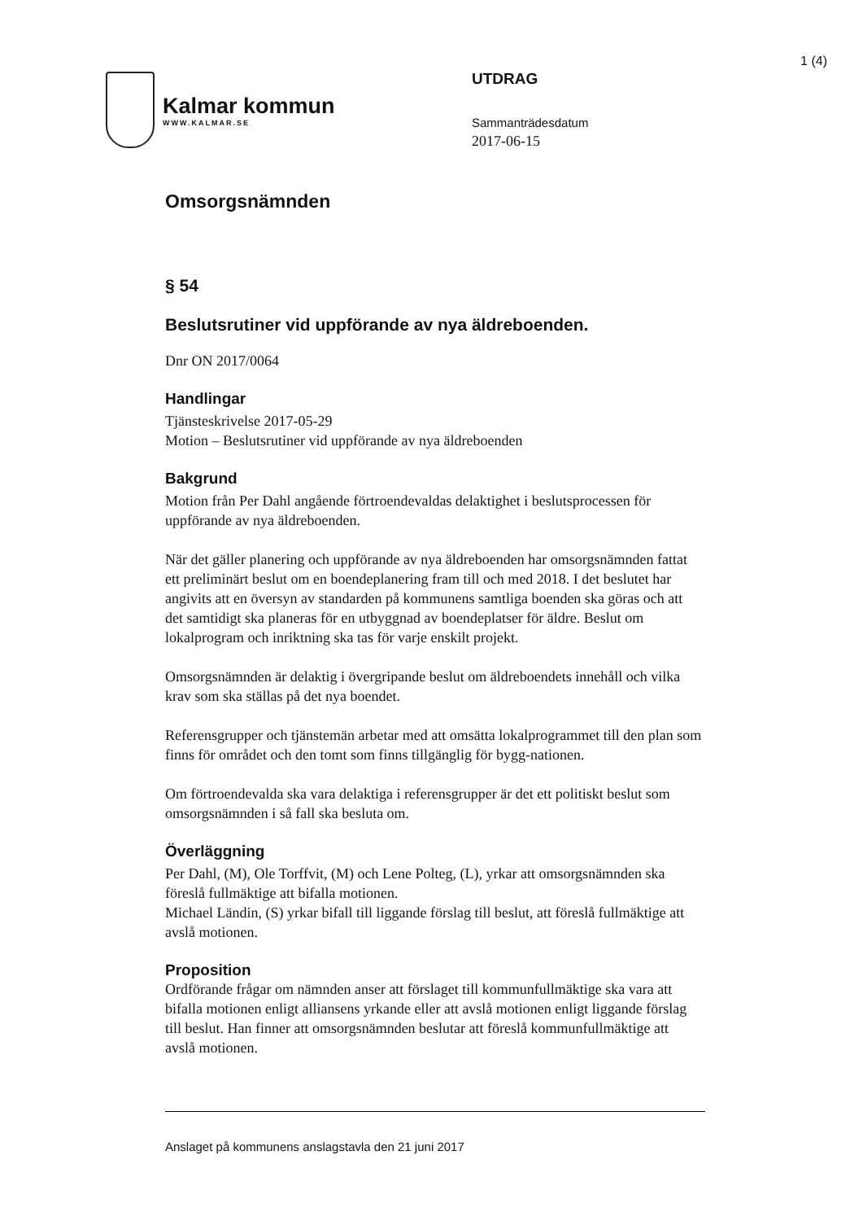1 (4)
Kalmar kommun
WWW.KALMAR.SE
UTDRAG
Sammanträdesdatum
2017-06-15
Omsorgsnämnden
§ 54
Beslutsrutiner vid uppförande av nya äldreboenden.
Dnr ON 2017/0064
Handlingar
Tjänsteskrivelse 2017-05-29
Motion – Beslutsrutiner vid uppförande av nya äldreboenden
Bakgrund
Motion från Per Dahl angående förtroendevaldas delaktighet i beslutsprocessen för uppförande av nya äldreboenden.
När det gäller planering och uppförande av nya äldreboenden har omsorgsnämnden fattat ett preliminärt beslut om en boendeplanering fram till och med 2018. I det beslutet har angivits att en översyn av standarden på kommunens samtliga boenden ska göras och att det samtidigt ska planeras för en utbyggnad av boendeplatser för äldre. Beslut om lokalprogram och inriktning ska tas för varje enskilt projekt.
Omsorgsnämnden är delaktig i övergripande beslut om äldreboendets innehåll och vilka krav som ska ställas på det nya boendet.
Referensgrupper och tjänstemän arbetar med att omsätta lokalprogrammet till den plan som finns för området och den tomt som finns tillgänglig för bygg-nationen.
Om förtroendevalda ska vara delaktiga i referensgrupper är det ett politiskt beslut som omsorgsnämnden i så fall ska besluta om.
Överläggning
Per Dahl, (M), Ole Torffvit, (M) och Lene Polteg, (L), yrkar att omsorgsnämnden ska föreslå fullmäktige att bifalla motionen.
Michael Ländin, (S) yrkar bifall till liggande förslag till beslut, att föreslå fullmäktige att avslå motionen.
Proposition
Ordförande frågar om nämnden anser att förslaget till kommunfullmäktige ska vara att bifalla motionen enligt alliansens yrkande eller att avslå motionen enligt liggande förslag till beslut. Han finner att omsorgsnämnden beslutar att föreslå kommunfullmäktige att avslå motionen.
Anslaget på kommunens anslagstavla den 21 juni 2017